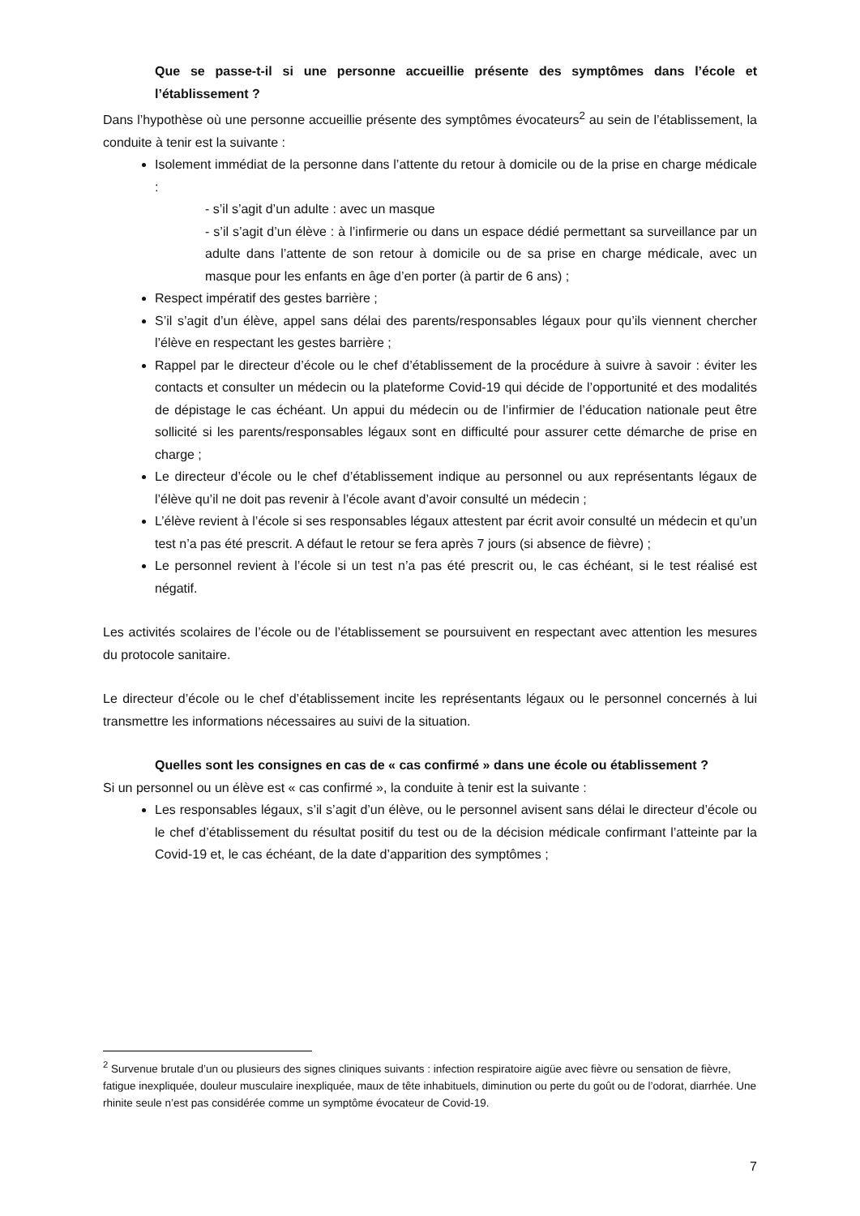Que se passe-t-il si une personne accueillie présente des symptômes dans l’école et l’établissement ?
Dans l’hypothèse où une personne accueillie présente des symptômes évocateurs<sup>2</sup> au sein de l’établissement, la conduite à tenir est la suivante :
Isolement immédiat de la personne dans l’attente du retour à domicile ou de la prise en charge médicale :
- s’il s’agit d’un adulte : avec un masque
- s’il s’agit d’un élève : à l’infirmerie ou dans un espace dédié permettant sa surveillance par un adulte dans l’attente de son retour à domicile ou de sa prise en charge médicale, avec un masque pour les enfants en âge d’en porter (à partir de 6 ans) ;
Respect impératif des gestes barrière ;
S’il s’agit d’un élève, appel sans délai des parents/responsables légaux pour qu’ils viennent chercher l’élève en respectant les gestes barrière ;
Rappel par le directeur d’école ou le chef d’établissement de la procédure à suivre à savoir : éviter les contacts et consulter un médecin ou la plateforme Covid-19 qui décide de l’opportunité et des modalités de dépistage le cas échéant. Un appui du médecin ou de l’infirmier de l’éducation nationale peut être sollicité si les parents/responsables légaux sont en difficulté pour assurer cette démarche de prise en charge ;
Le directeur d’école ou le chef d’établissement indique au personnel ou aux représentants légaux de l’élève qu’il ne doit pas revenir à l’école avant d’avoir consulté un médecin ;
L’élève revient à l’école si ses responsables légaux attestent par écrit avoir consulté un médecin et qu’un test n’a pas été prescrit. A défaut le retour se fera après 7 jours (si absence de fièvre) ;
Le personnel revient à l’école si un test n’a pas été prescrit ou, le cas échéant, si le test réalisé est négatif.
Les activités scolaires de l’école ou de l’établissement se poursuivent en respectant avec attention les mesures du protocole sanitaire.
Le directeur d’école ou le chef d’établissement incite les représentants légaux ou le personnel concernés à lui transmettre les informations nécessaires au suivi de la situation.
Quelles sont les consignes en cas de « cas confirmé » dans une école ou établissement ?
Si un personnel ou un élève est « cas confirmé », la conduite à tenir est la suivante :
Les responsables légaux, s’il s’agit d’un élève, ou le personnel avisent sans délai le directeur d’école ou le chef d’établissement du résultat positif du test ou de la décision médicale confirmant l’atteinte par la Covid-19 et, le cas échéant, de la date d’apparition des symptômes ;
<sup>2</sup> Survenue brutale d’un ou plusieurs des signes cliniques suivants : infection respiratoire aigüe avec fièvre ou sensation de fièvre, fatigue inexpliquée, douleur musculaire inexpliquée, maux de tête inhabituels, diminution ou perte du goût ou de l’odorat, diarrhée. Une rhinite seule n’est pas considérée comme un symptôme évocateur de Covid-19.
7